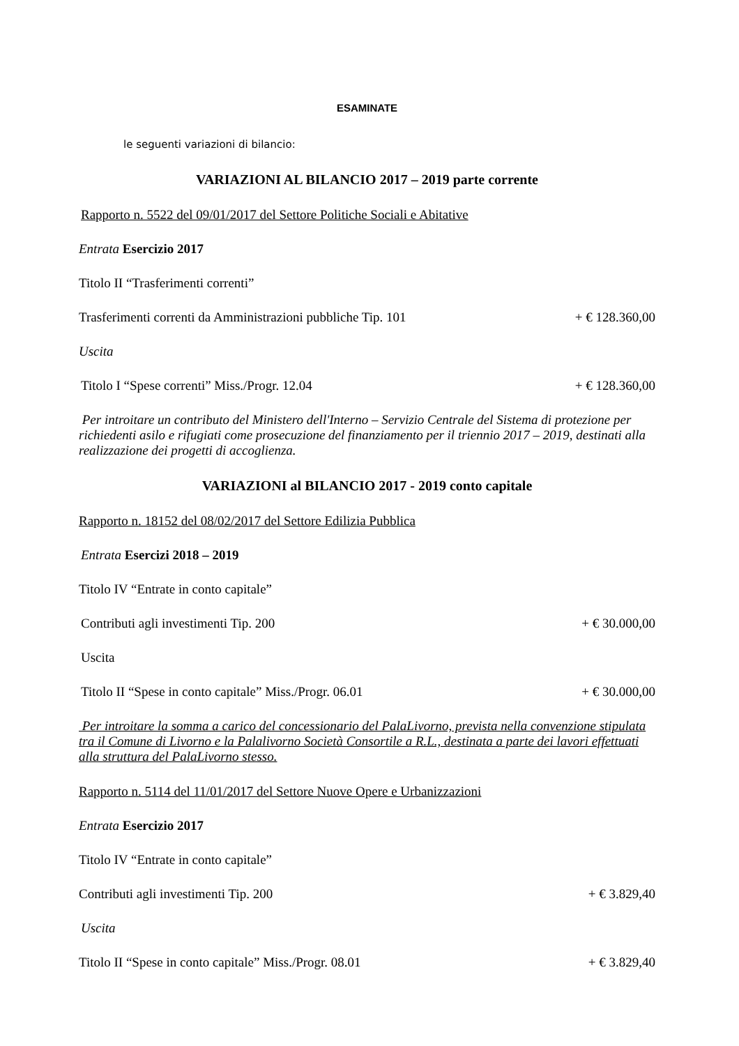ESAMINATE
le seguenti variazioni di bilancio:
VARIAZIONI AL BILANCIO 2017 – 2019 parte corrente
Rapporto n. 5522 del 09/01/2017 del Settore Politiche Sociali e Abitative
Entrata Esercizio 2017
Titolo II “Trasferimenti correnti”
Trasferimenti correnti da Amministrazioni pubbliche Tip. 101 + € 128.360,00
Uscita
Titolo I “Spese correnti” Miss./Progr. 12.04 + € 128.360,00
Per introitare un contributo del Ministero dell'Interno – Servizio Centrale del Sistema di protezione per richiedenti asilo e rifugiati come prosecuzione del finanziamento per il triennio 2017 – 2019, destinati alla realizzazione dei progetti di accoglienza.
VARIAZIONI al BILANCIO 2017 - 2019 conto capitale
Rapporto n. 18152 del 08/02/2017 del Settore Edilizia Pubblica
Entrata Esercizi 2018 – 2019
Titolo IV “Entrate in conto capitale”
Contributi agli investimenti Tip. 200 + € 30.000,00
Uscita
Titolo II “Spese in conto capitale” Miss./Progr. 06.01 + € 30.000,00
Per introitare la somma a carico del concessionario del PalaLivorno, prevista nella convenzione stipulata tra il Comune di Livorno e la Palalivorno Società Consortile a R.L., destinata a parte dei lavori effettuati alla struttura del PalaLivorno stesso.
Rapporto n. 5114 del 11/01/2017 del Settore Nuove Opere e Urbanizzazioni
Entrata Esercizio 2017
Titolo IV “Entrate in conto capitale”
Contributi agli investimenti Tip. 200 + € 3.829,40
Uscita
Titolo II “Spese in conto capitale” Miss./Progr. 08.01 + € 3.829,40